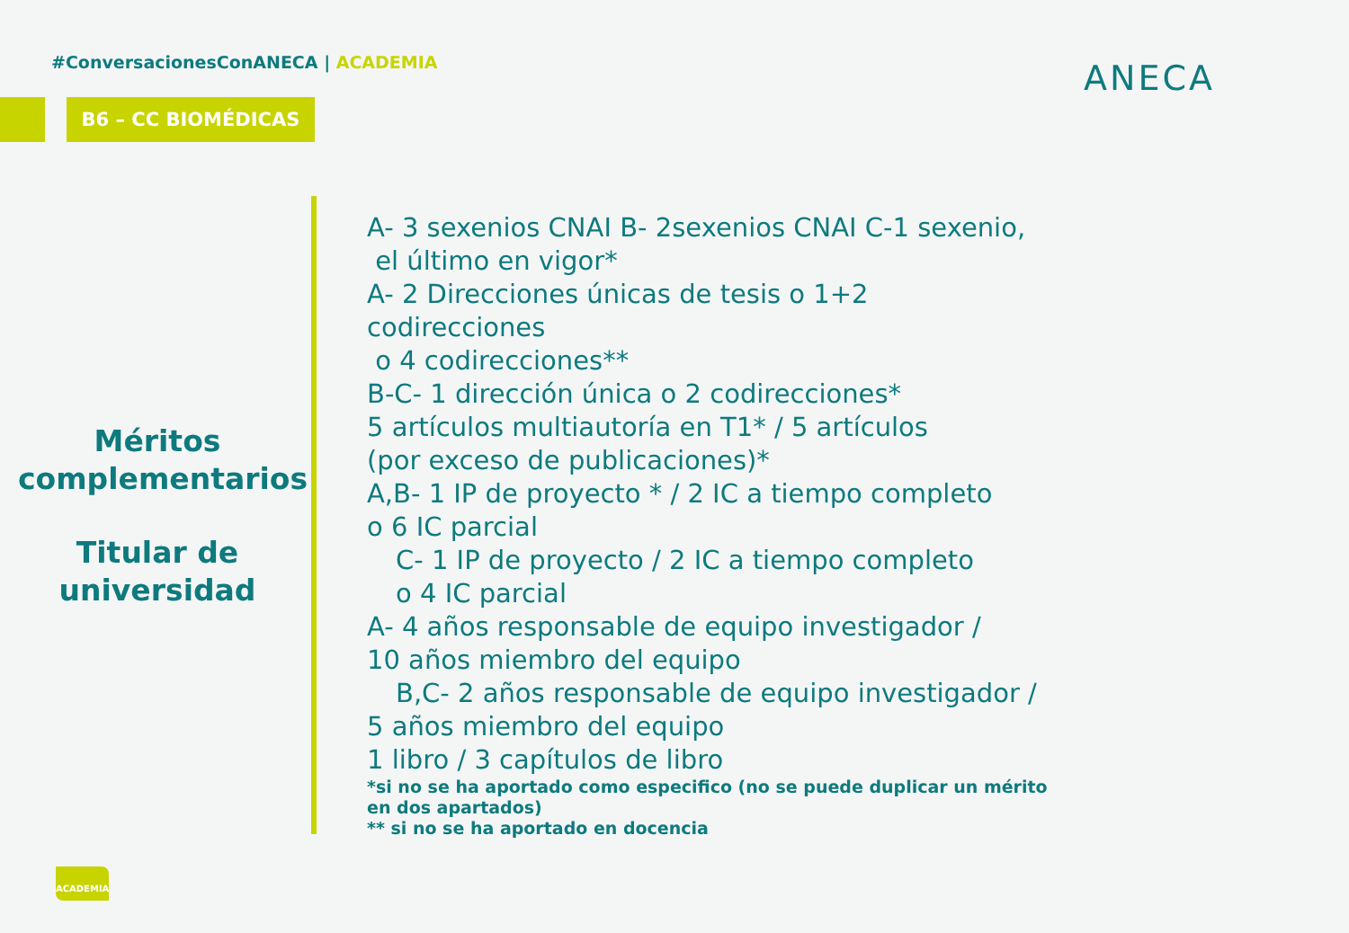#ConversacionesConANECA | ACADEMIA
B6 – CC BIOMÉDICAS
ANECA
Méritos complementarios
Titular de universidad
A- 3 sexenios CNAI B- 2sexenios CNAI C-1 sexenio,
el último en vigor*
A- 2 Direcciones únicas de tesis o 1+2 codirecciones
o 4 codirecciones**
B-C- 1 dirección única o 2 codirecciones*
5 artículos multiautoría en T1* / 5 artículos
(por exceso de publicaciones)*
A,B- 1 IP de proyecto * / 2 IC a tiempo completo
o 6 IC parcial
C- 1 IP de proyecto / 2 IC a tiempo completo
o 4 IC parcial
A- 4 años responsable de equipo investigador /
10 años miembro del equipo
B,C- 2 años responsable de equipo investigador /
5 años miembro del equipo
1 libro / 3 capítulos de libro
*si no se ha aportado como especifico (no se puede duplicar un mérito en dos apartados)
** si no se ha aportado en docencia
ACADEMIA